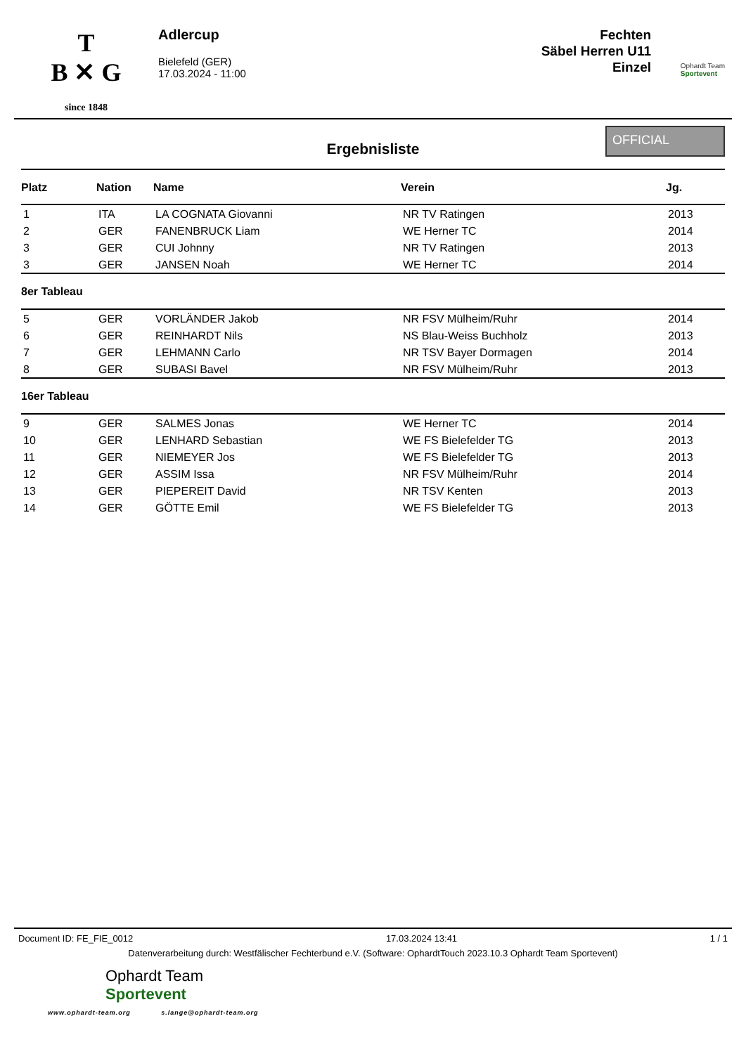T
B ✕ G
since 1848
Adlercup
Bielefeld (GER)
17.03.2024 - 11:00
Fechten
Säbel Herren U11
Einzel
Ophardt Team
Sportevent
Ergebnisliste
OFFICIAL
| Platz | Nation | Name | Verein | Jg. |
| --- | --- | --- | --- | --- |
| 1 | ITA | LA COGNATA Giovanni | NR TV Ratingen | 2013 |
| 2 | GER | FANENBRUCK Liam | WE Herner TC | 2014 |
| 3 | GER | CUI Johnny | NR TV Ratingen | 2013 |
| 3 | GER | JANSEN Noah | WE Herner TC | 2014 |
| 8er Tableau | | | | |
| 5 | GER | VORLÄNDER Jakob | NR FSV Mülheim/Ruhr | 2014 |
| 6 | GER | REINHARDT Nils | NS Blau-Weiss Buchholz | 2013 |
| 7 | GER | LEHMANN Carlo | NR TSV Bayer Dormagen | 2014 |
| 8 | GER | SUBASI Bavel | NR FSV Mülheim/Ruhr | 2013 |
| 16er Tableau | | | | |
| 9 | GER | SALMES Jonas | WE Herner TC | 2014 |
| 10 | GER | LENHARD Sebastian | WE FS Bielefelder TG | 2013 |
| 11 | GER | NIEMEYER Jos | WE FS Bielefelder TG | 2013 |
| 12 | GER | ASSIM Issa | NR FSV Mülheim/Ruhr | 2014 |
| 13 | GER | PIEPEREIT David | NR TSV Kenten | 2013 |
| 14 | GER | GÖTTE Emil | WE FS Bielefelder TG | 2013 |
Document ID: FE_FIE_0012 17.03.2024 13:41 1 / 1
Datenverarbeitung durch: Westfälischer Fechterbund e.V. (Software: OphardtTouch 2023.10.3 Ophardt Team Sportevent)
Ophardt Team
Sportevent
www.ophardt-team.org s.lange@ophardt-team.org